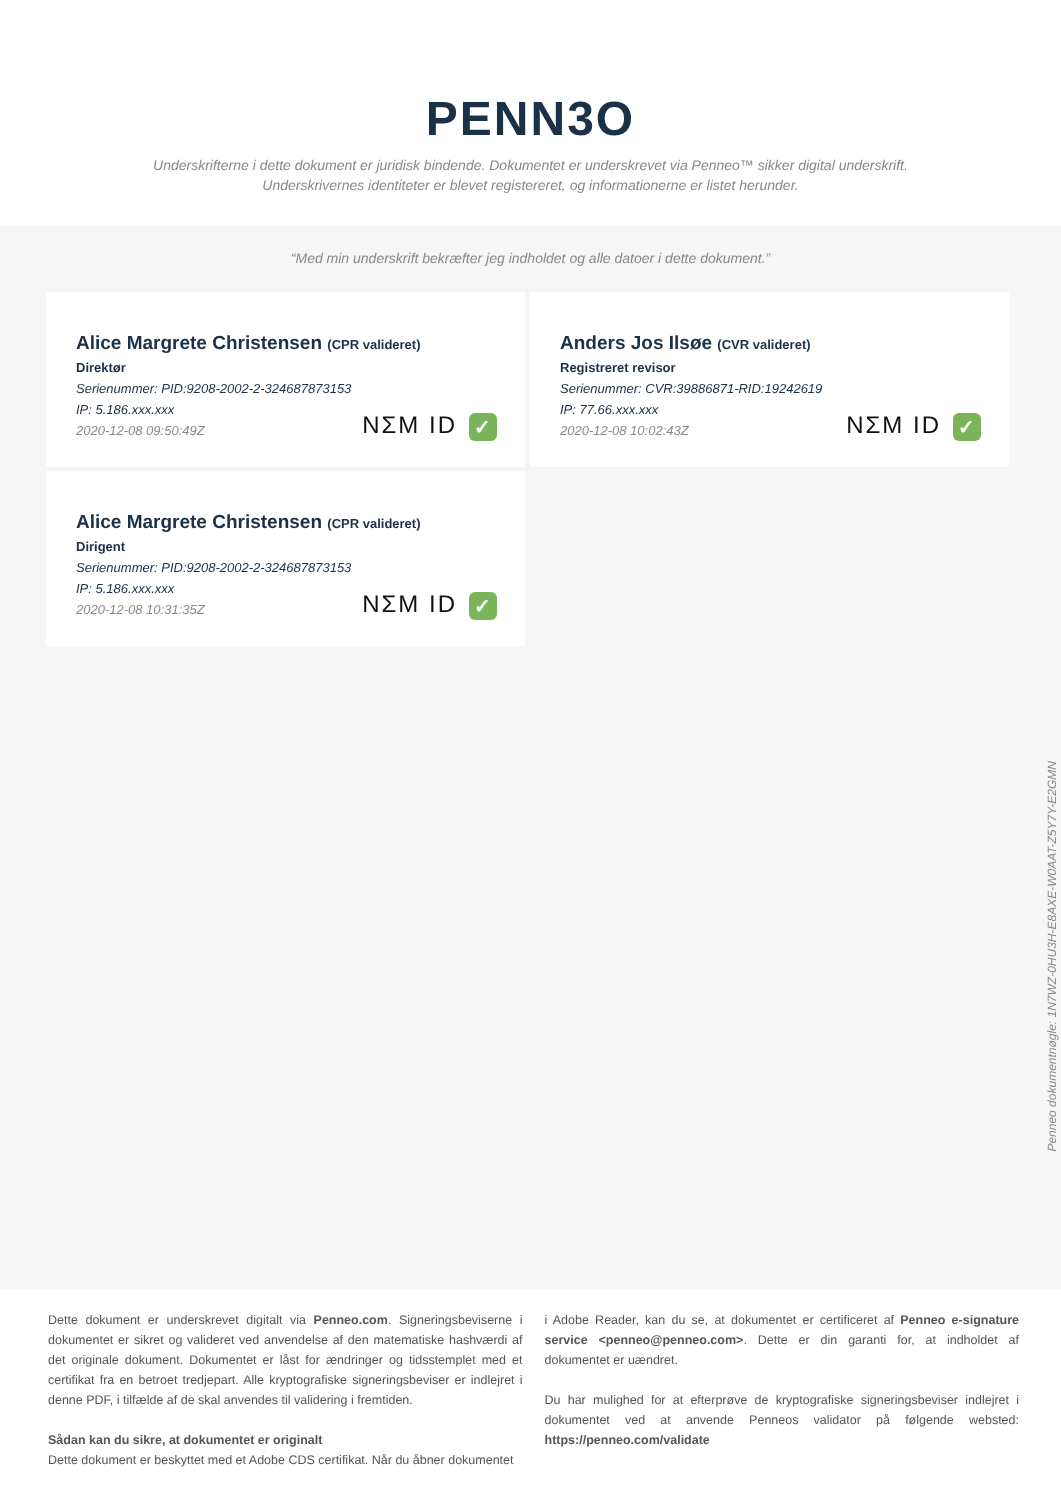PENN3O
Underskrifterne i dette dokument er juridisk bindende. Dokumentet er underskrevet via Penneo™ sikker digital underskrift.
Underskrivernes identiteter er blevet registereret, og informationerne er listet herunder.
“Med min underskrift bekræfter jeg indholdet og alle datoer i dette dokument.”
Alice Margrete Christensen (CPR valideret)
Direktør
Serienummer: PID:9208-2002-2-324687873153
IP: 5.186.xxx.xxx
2020-12-08 09:50:49Z
NΣM ID ✓
Anders Jos Ilsøe (CVR valideret)
Registreret revisor
Serienummer: CVR:39886871-RID:19242619
IP: 77.66.xxx.xxx
2020-12-08 10:02:43Z
NΣM ID ✓
Alice Margrete Christensen (CPR valideret)
Dirigent
Serienummer: PID:9208-2002-2-324687873153
IP: 5.186.xxx.xxx
2020-12-08 10:31:35Z
NΣM ID ✓
Penneo dokumentnøgle: 1N7WZ-0HU3H-E8AXE-W0AAT-Z5Y7Y-E2GMN
Dette dokument er underskrevet digitalt via Penneo.com. Signeringsbeviserne i dokumentet er sikret og valideret ved anvendelse af den matematiske hashværdi af det originale dokument. Dokumentet er låst for ændringer og tidsstemplet med et certifikat fra en betroet tredjepart. Alle kryptografiske signeringsbeviser er indlejret i denne PDF, i tilfælde af de skal anvendes til validering i fremtiden.
Sådan kan du sikre, at dokumentet er originalt
Dette dokument er beskyttet med et Adobe CDS certifikat. Når du åbner dokumentet
i Adobe Reader, kan du se, at dokumentet er certificeret af Penneo e-signature service <penneo@penneo.com>. Dette er din garanti for, at indholdet af dokumentet er uændret.
Du har mulighed for at efterprøve de kryptografiske signeringsbeviser indlejret i dokumentet ved at anvende Penneos validator på følgende websted: https://penneo.com/validate